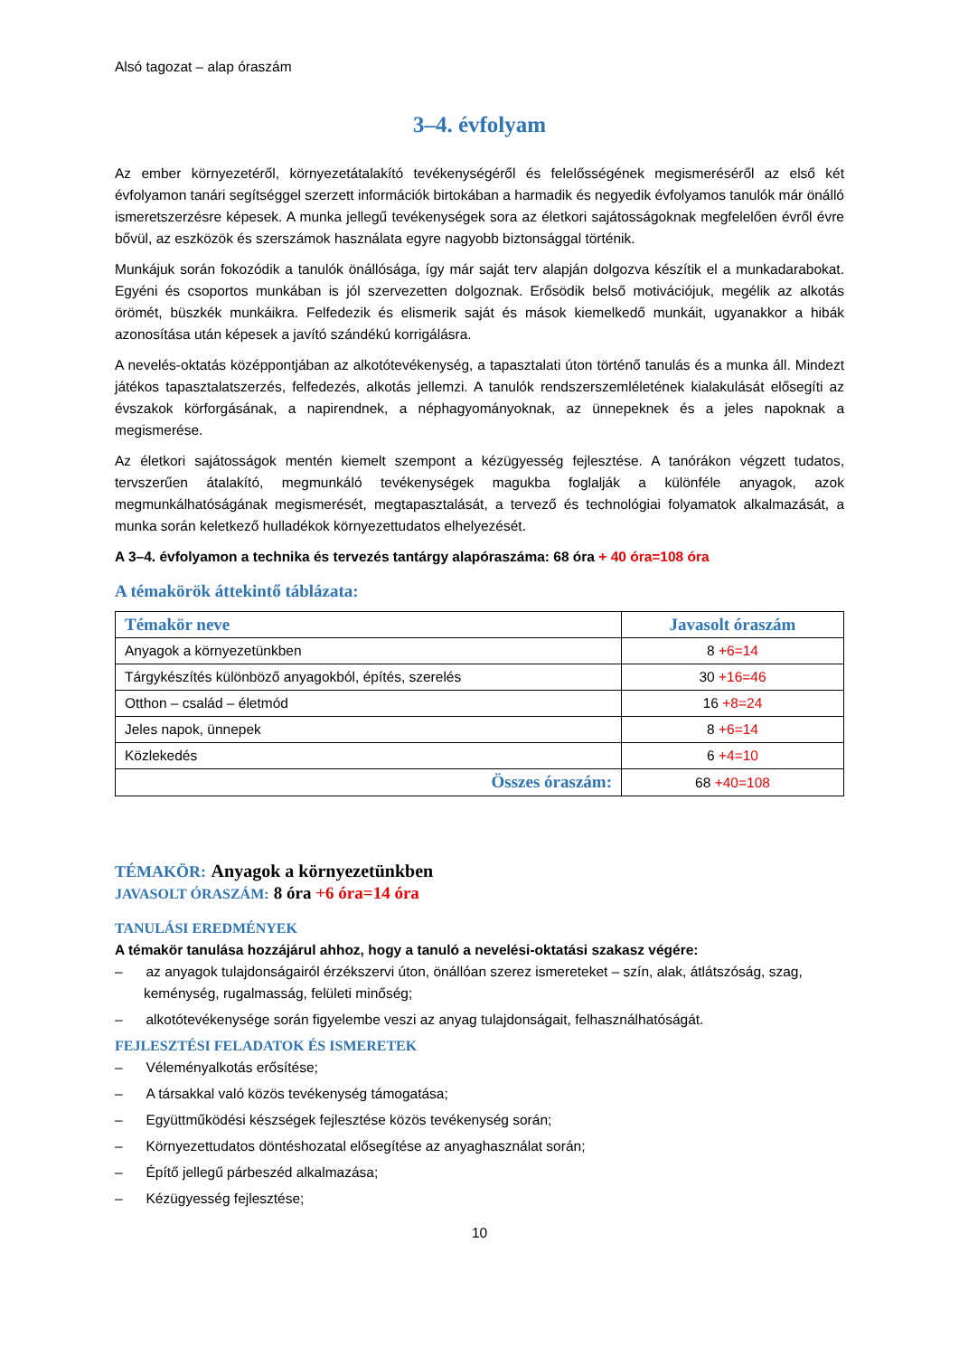Alsó tagozat – alap óraszám
3–4. évfolyam
Az ember környezetéről, környezetátalakító tevékenységéről és felelősségének megismeréséről az első két évfolyamon tanári segítséggel szerzett információk birtokában a harmadik és negyedik évfolyamos tanulók már önálló ismeretszerzésre képesek. A munka jellegű tevékenységek sora az életkori sajátosságoknak megfelelően évről évre bővül, az eszközök és szerszámok használata egyre nagyobb biztonsággal történik.
Munkájuk során fokozódik a tanulók önállósága, így már saját terv alapján dolgozva készítik el a munkadarabokat. Egyéni és csoportos munkában is jól szervezetten dolgoznak. Erősödik belső motivációjuk, megélik az alkotás örömét, büszkék munkáikra. Felfedezik és elismerik saját és mások kiemelkedő munkáit, ugyanakkor a hibák azonosítása után képesek a javító szándékú korrigálásra.
A nevelés-oktatás középpontjában az alkotótevékenység, a tapasztalati úton történő tanulás és a munka áll. Mindezt játékos tapasztalatszerzés, felfedezés, alkotás jellemzi. A tanulók rendszerszemléletének kialakulását elősegíti az évszakok körforgásának, a napirendnek, a néphagyományoknak, az ünnepeknek és a jeles napoknak a megismerése.
Az életkori sajátosságok mentén kiemelt szempont a kézügyesség fejlesztése. A tanórákon végzett tudatos, tervszerűen átalakító, megmunkáló tevékenységek magukba foglalják a különféle anyagok, azok megmunkálhatóságának megismerését, megtapasztalását, a tervező és technológiai folyamatok alkalmazását, a munka során keletkező hulladékok környezettudatos elhelyezését.
A 3–4. évfolyamon a technika és tervezés tantárgy alapóraszáma: 68 óra + 40 óra=108 óra
A témakörök áttekintő táblázata:
| Témakör neve | Javasolt óraszám |
| --- | --- |
| Anyagok a környezetünkben | 8 +6=14 |
| Tárgykészítés különböző anyagokból, építés, szerelés | 30 +16=46 |
| Otthon – család – életmód | 16 +8=24 |
| Jeles napok, ünnepek | 8 +6=14 |
| Közlekedés | 6 +4=10 |
| Összes óraszám: | 68 +40=108 |
TÉMAKÖR: Anyagok a környezetünkben
JAVASOLT ÓRASZÁM: 8 óra +6 óra=14 óra
TANULÁSI EREDMÉNYEK
A témakör tanulása hozzájárul ahhoz, hogy a tanuló a nevelési-oktatási szakasz végére:
– az anyagok tulajdonságairól érzékszervi úton, önállóan szerez ismereteket – szín, alak, átlátszóság, szag, keménység, rugalmasság, felületi minőség;
– alkotótevékenysége során figyelembe veszi az anyag tulajdonságait, felhasználhatóságát.
FEJLESZTÉSI FELADATOK ÉS ISMERETEK
– Véleményalkotás erősítése;
– A társakkal való közös tevékenység támogatása;
– Együttműködési készségek fejlesztése közös tevékenység során;
– Környezettudatos döntéshozatal elősegítése az anyaghasználat során;
– Építő jellegű párbeszéd alkalmazása;
– Kézügyesség fejlesztése;
10